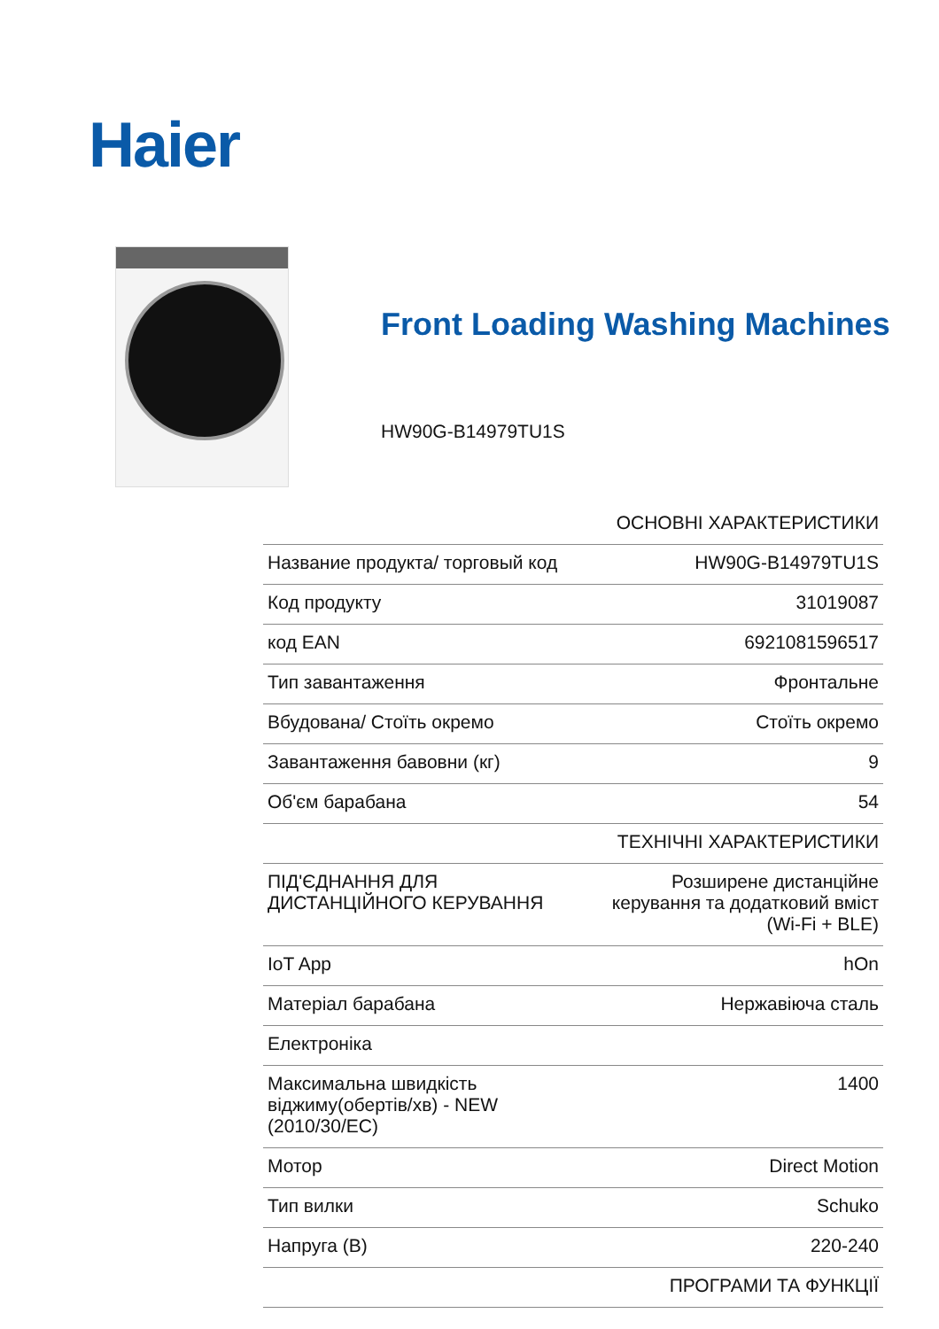Haier
Front Loading Washing Machines
HW90G-B14979TU1S
| | ОСНОВНІ ХАРАКТЕРИСТИКИ |
| Название продукта/ торговый код | HW90G-B14979TU1S |
| Код продукту | 31019087 |
| код EAN | 6921081596517 |
| Тип завантаження | Фронтальне |
| Вбудована/ Стоїть окремо | Стоїть окремо |
| Завантаження бавовни (кг) | 9 |
| Об'єм барабана | 54 |
| | ТЕХНІЧНІ ХАРАКТЕРИСТИКИ |
| ПІД'ЄДНАННЯ ДЛЯ ДИСТАНЦІЙНОГО КЕРУВАННЯ | Розширене дистанційне керування та додатковий вміст (Wi-Fi + BLE) |
| IoT App | hOn |
| Матеріал барабана | Нержавіюча сталь |
| Електроніка | |
| Максимальна швидкість віджиму(обертів/хв) - NEW (2010/30/EC) | 1400 |
| Мотор | Direct Motion |
| Тип вилки | Schuko |
| Напруга (В) | 220-240 |
| | ПРОГРАМИ ТА ФУНКЦІЇ |